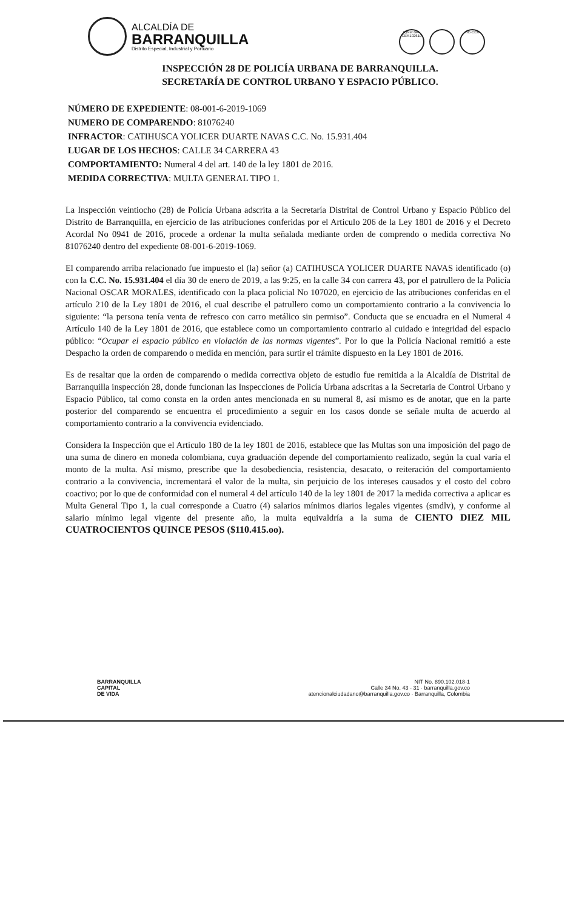ALCALDÍA DE
BARRANQUILLA
Distrito Especial, Industrial y Portuario
IQNet GP-CER102610
SC-CER
INSPECCIÓN 28 DE POLICÍA URBANA DE BARRANQUILLA.
SECRETARÍA DE CONTROL URBANO Y ESPACIO PÚBLICO.
NÚMERO DE EXPEDIENTE: 08-001-6-2019-1069
NUMERO DE COMPARENDO: 81076240
INFRACTOR: CATIHUSCA YOLICER DUARTE NAVAS C.C. No. 15.931.404
LUGAR DE LOS HECHOS: CALLE 34 CARRERA 43
COMPORTAMIENTO: Numeral 4 del art. 140 de la ley 1801 de 2016.
MEDIDA CORRECTIVA: MULTA GENERAL TIPO 1.
La Inspección veintiocho (28) de Policía Urbana adscrita a la Secretaría Distrital de Control Urbano y Espacio Público del Distrito de Barranquilla, en ejercicio de las atribuciones conferidas por el Articulo 206 de la Ley 1801 de 2016 y el Decreto Acordal No 0941 de 2016, procede a ordenar la multa señalada mediante orden de comprendo o medida correctiva No 81076240 dentro del expediente 08-001-6-2019-1069.
El comparendo arriba relacionado fue impuesto el (la) señor (a) CATIHUSCA YOLICER DUARTE NAVAS identificado (o) con la C.C. No. 15.931.404 el día 30 de enero de 2019, a las 9:25, en la calle 34 con carrera 43, por el patrullero de la Policía Nacional OSCAR MORALES, identificado con la placa policial No 107020, en ejercicio de las atribuciones conferidas en el artículo 210 de la Ley 1801 de 2016, el cual describe el patrullero como un comportamiento contrario a la convivencia lo siguiente: “la persona tenía venta de refresco con carro metálico sin permiso”. Conducta que se encuadra en el Numeral 4 Artículo 140 de la Ley 1801 de 2016, que establece como un comportamiento contrario al cuidado e integridad del espacio público: “Ocupar el espacio público en violación de las normas vigentes”. Por lo que la Policía Nacional remitió a este Despacho la orden de comparendo o medida en mención, para surtir el trámite dispuesto en la Ley 1801 de 2016.
Es de resaltar que la orden de comparendo o medida correctiva objeto de estudio fue remitida a la Alcaldía de Distrital de Barranquilla inspección 28, donde funcionan las Inspecciones de Policía Urbana adscritas a la Secretaria de Control Urbano y Espacio Público, tal como consta en la orden antes mencionada en su numeral 8, así mismo es de anotar, que en la parte posterior del comparendo se encuentra el procedimiento a seguir en los casos donde se señale multa de acuerdo al comportamiento contrario a la convivencia evidenciado.
Considera la Inspección que el Artículo 180 de la ley 1801 de 2016, establece que las Multas son una imposición del pago de una suma de dinero en moneda colombiana, cuya graduación depende del comportamiento realizado, según la cual varía el monto de la multa. Así mismo, prescribe que la desobediencia, resistencia, desacato, o reiteración del comportamiento contrario a la convivencia, incrementará el valor de la multa, sin perjuicio de los intereses causados y el costo del cobro coactivo; por lo que de conformidad con el numeral 4 del artículo 140 de la ley 1801 de 2017 la medida correctiva a aplicar es Multa General Tipo 1, la cual corresponde a Cuatro (4) salarios mínimos diarios legales vigentes (smdlv), y conforme al salario mínimo legal vigente del presente año, la multa equivaldría a la suma de CIENTO DIEZ MIL CUATROCIENTOS QUINCE PESOS ($110.415.oo).
BARRANQUILLA
CAPITAL
DE VIDA
NIT No. 890.102.018-1
Calle 34 No. 43 - 31 · barranquilla.gov.co
atencionalciudadano@barranquilla.gov.co · Barranquilla, Colombia